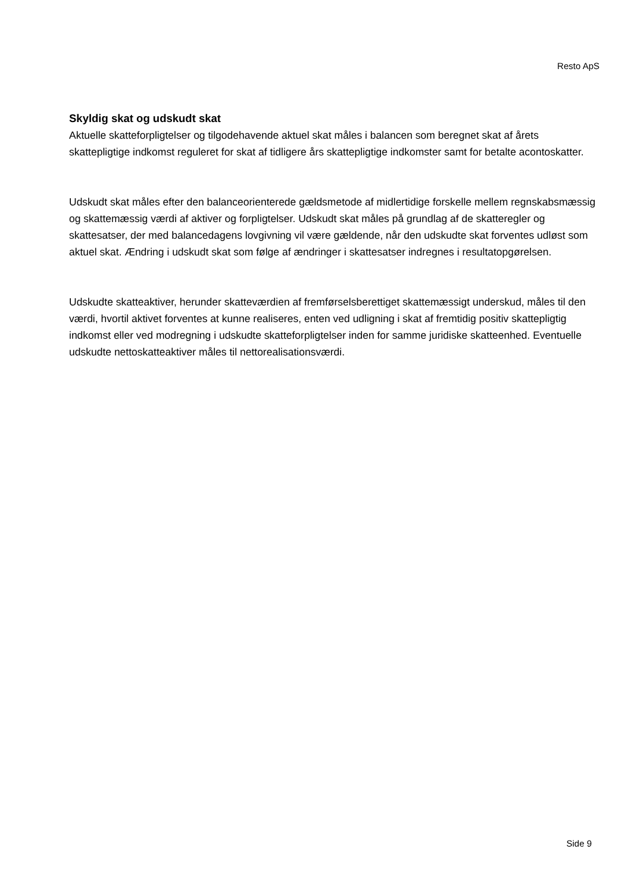Resto ApS
Skyldig skat og udskudt skat
Aktuelle skatteforpligtelser og tilgodehavende aktuel skat måles i balancen som beregnet skat af årets skattepligtige indkomst reguleret for skat af tidligere års skattepligtige indkomster samt for betalte acontoskatter.
Udskudt skat måles efter den balanceorienterede gældsmetode af midlertidige forskelle mellem regnskabsmæssig og skattemæssig værdi af aktiver og forpligtelser. Udskudt skat måles på grundlag af de skatteregler og skattesatser, der med balancedagens lovgivning vil være gældende, når den udskudte skat forventes udløst som aktuel skat. Ændring i udskudt skat som følge af ændringer i skattesatser indregnes i resultatopgørelsen.
Udskudte skatteaktiver, herunder skatteværdien af fremførselsberettiget skattemæssigt underskud, måles til den værdi, hvortil aktivet forventes at kunne realiseres, enten ved udligning i skat af fremtidig positiv skattepligtig indkomst eller ved modregning i udskudte skatteforpligtelser inden for samme juridiske skatteenhed. Eventuelle udskudte nettoskatteaktiver måles til nettorealisationsværdi.
Side 9